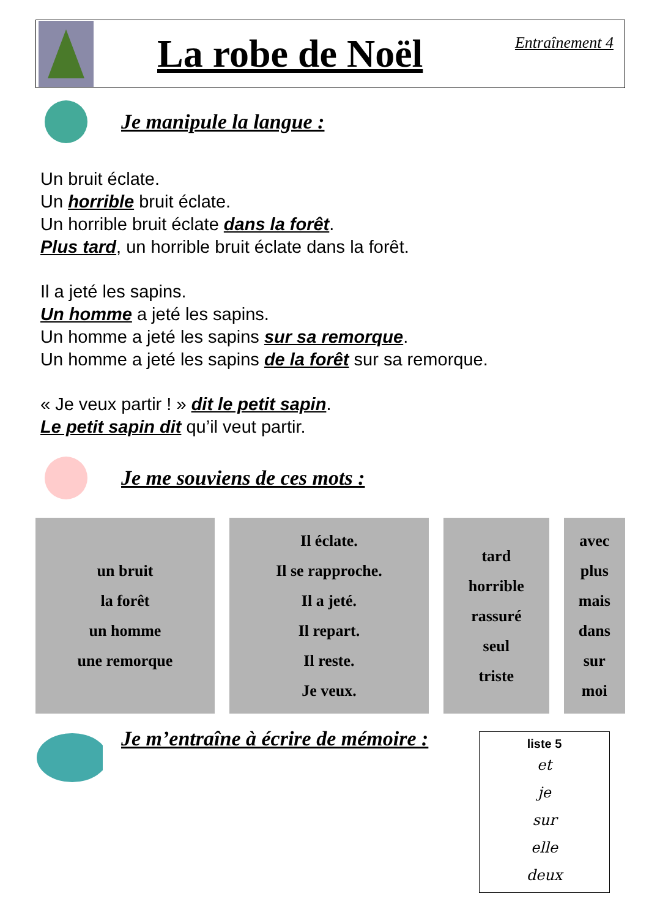La robe de Noël
Entraînement 4
Je manipule la langue :
Un bruit éclate.
Un horrible bruit éclate.
Un horrible bruit éclate dans la forêt.
Plus tard, un horrible bruit éclate dans la forêt.
Il a jeté les sapins.
Un homme a jeté les sapins.
Un homme a jeté les sapins sur sa remorque.
Un homme a jeté les sapins de la forêt sur sa remorque.
« Je veux partir ! » dit le petit sapin.
Le petit sapin dit qu’il veut partir.
Je me souviens de ces mots :
| un bruit la forêt un homme une remorque | Il éclate. Il se rapproche. Il a jeté. Il repart. Il reste. Je veux. | tard horrible rassuré seul triste | avec plus mais dans sur moi |
Je m’entraîne à écrire de mémoire :
liste 5
et
je
sur
elle
deux